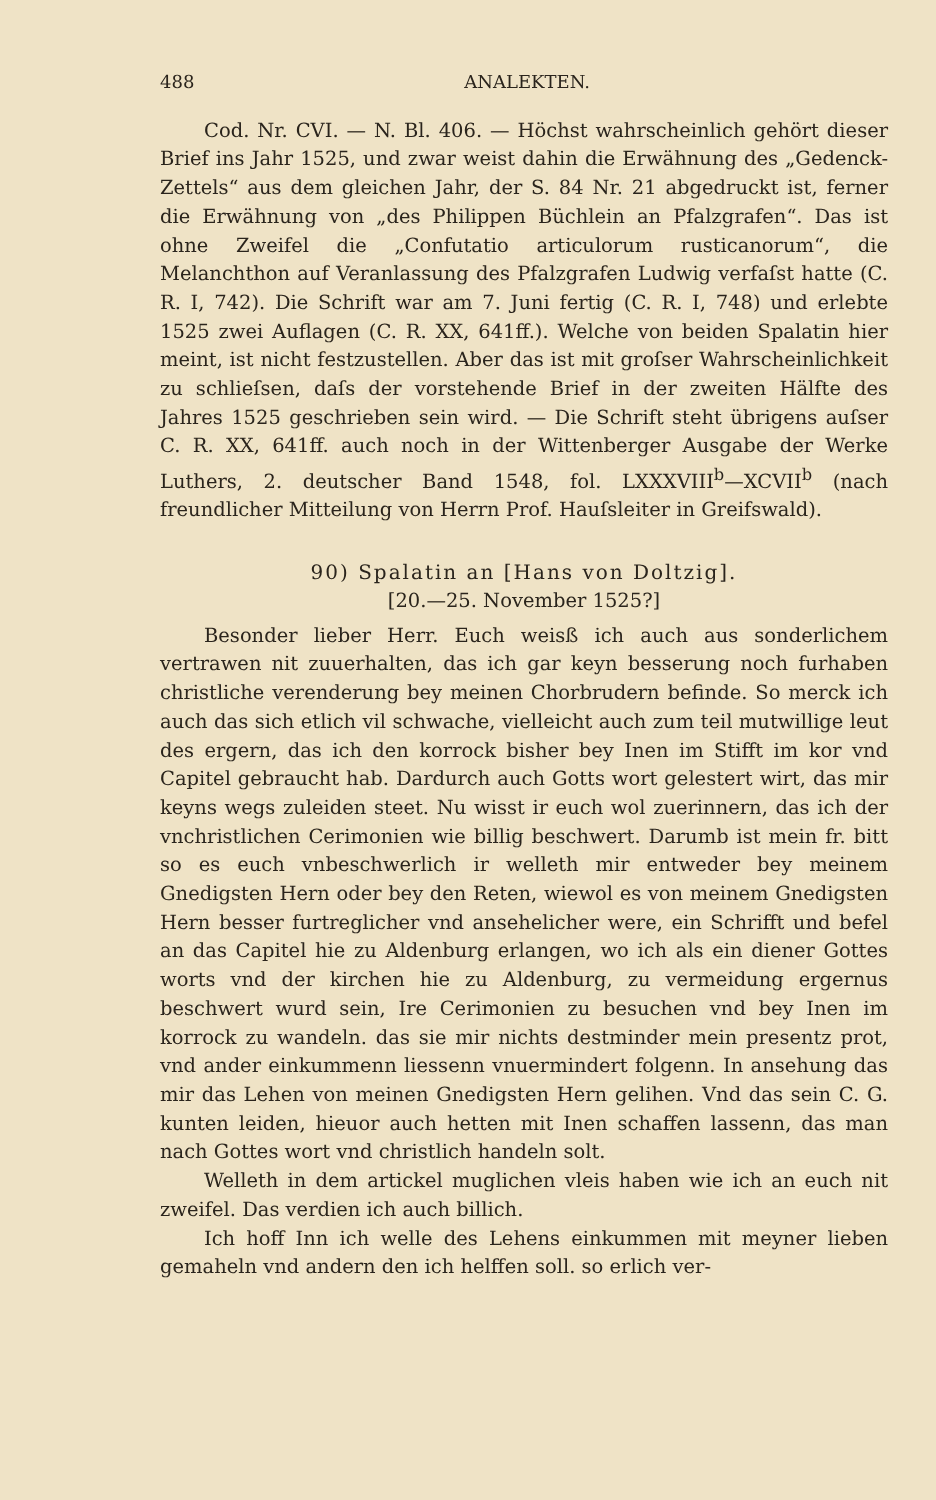488 ANALEKTEN.
Cod. Nr. CVI. — N. Bl. 406. — Höchst wahrscheinlich gehört dieser Brief ins Jahr 1525, und zwar weist dahin die Erwähnung des „Gedenck-Zettels“ aus dem gleichen Jahr, der S. 84 Nr. 21 abgedruckt ist, ferner die Erwähnung von „des Philippen Büchlein an Pfalzgrafen“. Das ist ohne Zweifel die „Confutatio articulorum rusticanorum“, die Melanchthon auf Veranlassung des Pfalzgrafen Ludwig verfaſst hatte (C. R. I, 742). Die Schrift war am 7. Juni fertig (C. R. I, 748) und erlebte 1525 zwei Auflagen (C. R. XX, 641ff.). Welche von beiden Spalatin hier meint, ist nicht festzustellen. Aber das ist mit groſser Wahrscheinlichkeit zu schlieſsen, daſs der vorstehende Brief in der zweiten Hälfte des Jahres 1525 geschrieben sein wird. — Die Schrift steht übrigens auſser C. R. XX, 641ff. auch noch in der Wittenberger Ausgabe der Werke Luthers, 2. deutscher Band 1548, fol. LXXXVIII<sup>b</sup>—XCVII<sup>b</sup> (nach freundlicher Mitteilung von Herrn Prof. Hauſsleiter in Greifswald).
90) Spalatin an [Hans von Doltzig].
[20.—25. November 1525?]
Besonder lieber Herr. Euch weisß ich auch aus sonderlichem vertrawen nit zuuerhalten, das ich gar keyn besserung noch furhaben christliche verenderung bey meinen Chorbrudern befinde. So merck ich auch das sich etlich vil schwache, vielleicht auch zum teil mutwillige leut des ergern, das ich den korrock bisher bey Inen im Stifft im kor vnd Capitel gebraucht hab. Dardurch auch Gotts wort gelestert wirt, das mir keyns wegs zuleiden steet. Nu wisst ir euch wol zuerinnern, das ich der vnchristlichen Cerimonien wie billig beschwert. Darumb ist mein fr. bitt so es euch vnbeschwerlich ir welleth mir entweder bey meinem Gnedigsten Hern oder bey den Reten, wiewol es von meinem Gnedigsten Hern besser furtreglicher vnd ansehelicher were, ein Schrifft und befel an das Capitel hie zu Aldenburg erlangen, wo ich als ein diener Gottes worts vnd der kirchen hie zu Aldenburg, zu vermeidung ergernus beschwert wurd sein, Ire Cerimonien zu besuchen vnd bey Inen im korrock zu wandeln. das sie mir nichts destminder mein presentz prot, vnd ander einkummenn liessenn vnuermindert folgenn. In ansehung das mir das Lehen von meinen Gnedigsten Hern gelihen. Vnd das sein C. G. kunten leiden, hieuor auch hetten mit Inen schaffen lassenn, das man nach Gottes wort vnd christlich handeln solt.
Welleth in dem artickel muglichen vleis haben wie ich an euch nit zweifel. Das verdien ich auch billich.
Ich hoff Inn ich welle des Lehens einkummen mit meyner lieben gemaheln vnd andern den ich helffen soll. so erlich ver-